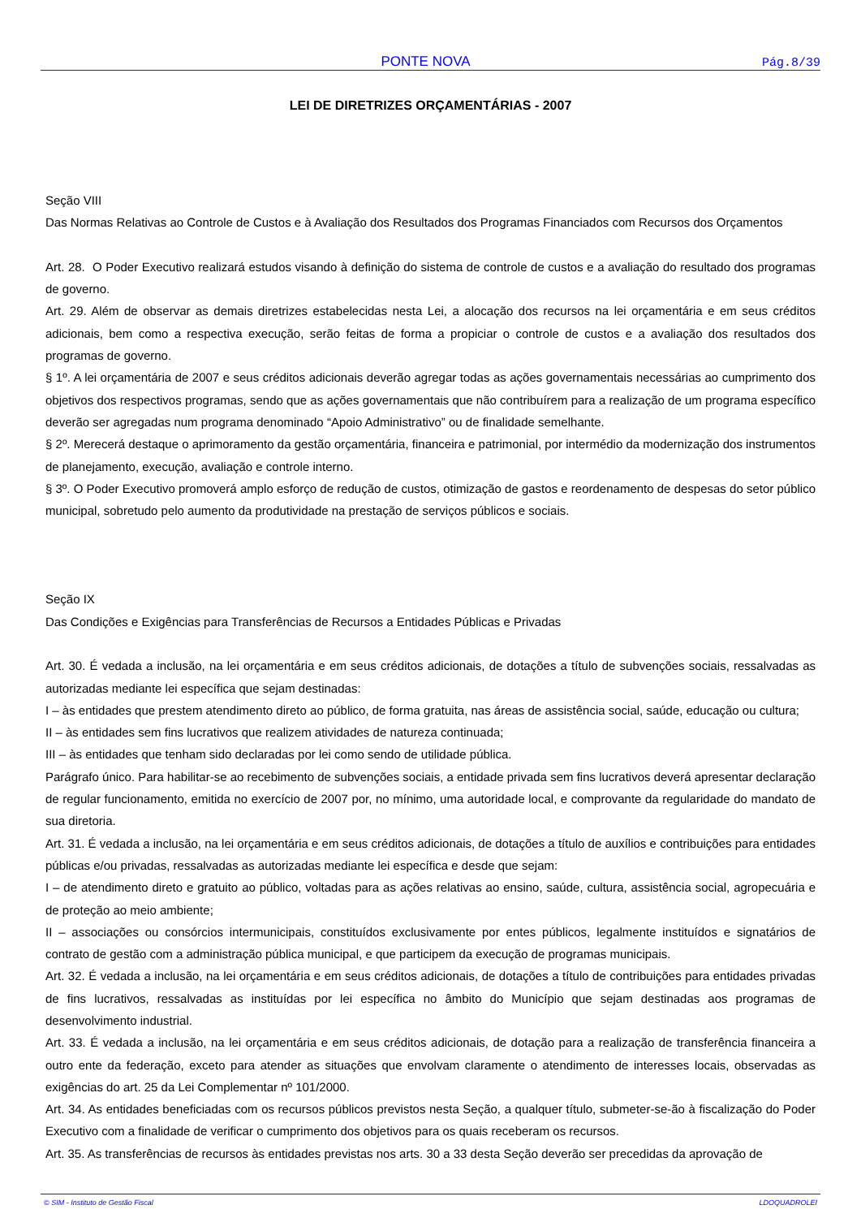PONTE NOVA Pág.8/39
LEI DE DIRETRIZES ORÇAMENTÁRIAS - 2007
Seção VIII
Das Normas Relativas ao Controle de Custos e à Avaliação dos Resultados dos Programas Financiados com Recursos dos Orçamentos
Art. 28. O Poder Executivo realizará estudos visando à definição do sistema de controle de custos e a avaliação do resultado dos programas de governo.
Art. 29. Além de observar as demais diretrizes estabelecidas nesta Lei, a alocação dos recursos na lei orçamentária e em seus créditos adicionais, bem como a respectiva execução, serão feitas de forma a propiciar o controle de custos e a avaliação dos resultados dos programas de governo.
§ 1º. A lei orçamentária de 2007 e seus créditos adicionais deverão agregar todas as ações governamentais necessárias ao cumprimento dos objetivos dos respectivos programas, sendo que as ações governamentais que não contribuírem para a realização de um programa específico deverão ser agregadas num programa denominado “Apoio Administrativo” ou de finalidade semelhante.
§ 2º. Merecerá destaque o aprimoramento da gestão orçamentária, financeira e patrimonial, por intermédio da modernização dos instrumentos de planejamento, execução, avaliação e controle interno.
§ 3º. O Poder Executivo promoverá amplo esforço de redução de custos, otimização de gastos e reordenamento de despesas do setor público municipal, sobretudo pelo aumento da produtividade na prestação de serviços públicos e sociais.
Seção IX
Das Condições e Exigências para Transferências de Recursos a Entidades Públicas e Privadas
Art. 30. É vedada a inclusão, na lei orçamentária e em seus créditos adicionais, de dotações a título de subvenções sociais, ressalvadas as autorizadas mediante lei específica que sejam destinadas:
I – às entidades que prestem atendimento direto ao público, de forma gratuita, nas áreas de assistência social, saúde, educação ou cultura;
II – às entidades sem fins lucrativos que realizem atividades de natureza continuada;
III – às entidades que tenham sido declaradas por lei como sendo de utilidade pública.
Parágrafo único. Para habilitar-se ao recebimento de subvenções sociais, a entidade privada sem fins lucrativos deverá apresentar declaração de regular funcionamento, emitida no exercício de 2007 por, no mínimo, uma autoridade local, e comprovante da regularidade do mandato de sua diretoria.
Art. 31. É vedada a inclusão, na lei orçamentária e em seus créditos adicionais, de dotações a título de auxílios e contribuições para entidades públicas e/ou privadas, ressalvadas as autorizadas mediante lei específica e desde que sejam:
I – de atendimento direto e gratuito ao público, voltadas para as ações relativas ao ensino, saúde, cultura, assistência social, agropecuária e de proteção ao meio ambiente;
II – associações ou consórcios intermunicipais, constituídos exclusivamente por entes públicos, legalmente instituídos e signatários de contrato de gestão com a administração pública municipal, e que participem da execução de programas municipais.
Art. 32. É vedada a inclusão, na lei orçamentária e em seus créditos adicionais, de dotações a título de contribuições para entidades privadas de fins lucrativos, ressalvadas as instituídas por lei específica no âmbito do Município que sejam destinadas aos programas de desenvolvimento industrial.
Art. 33. É vedada a inclusão, na lei orçamentária e em seus créditos adicionais, de dotação para a realização de transferência financeira a outro ente da federação, exceto para atender as situações que envolvam claramente o atendimento de interesses locais, observadas as exigências do art. 25 da Lei Complementar nº 101/2000.
Art. 34. As entidades beneficiadas com os recursos públicos previstos nesta Seção, a qualquer título, submeter-se-ão à fiscalização do Poder Executivo com a finalidade de verificar o cumprimento dos objetivos para os quais receberam os recursos.
Art. 35. As transferências de recursos às entidades previstas nos arts. 30 a 33 desta Seção deverão ser precedidas da aprovação de
© SIM - Instituto de Gestão Fiscal LDOQUADROLEI